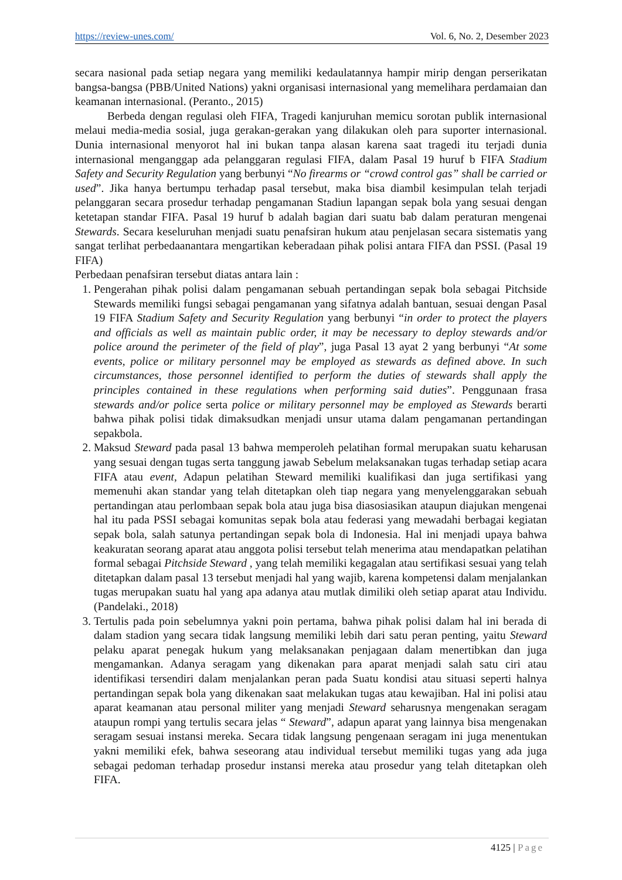https://review-unes.com/ Vol. 6, No. 2, Desember 2023
secara nasional pada setiap negara yang memiliki kedaulatannya hampir mirip dengan perserikatan bangsa-bangsa (PBB/United Nations) yakni organisasi internasional yang memelihara perdamaian dan keamanan internasional. (Peranto., 2015)
Berbeda dengan regulasi oleh FIFA, Tragedi kanjuruhan memicu sorotan publik internasional melaui media-media sosial, juga gerakan-gerakan yang dilakukan oleh para suporter internasional. Dunia internasional menyorot hal ini bukan tanpa alasan karena saat tragedi itu terjadi dunia internasional menganggap ada pelanggaran regulasi FIFA, dalam Pasal 19 huruf b FIFA Stadium Safety and Security Regulation yang berbunyi “No firearms or “crowd control gas” shall be carried or used”. Jika hanya bertumpu terhadap pasal tersebut, maka bisa diambil kesimpulan telah terjadi pelanggaran secara prosedur terhadap pengamanan Stadiun lapangan sepak bola yang sesuai dengan ketetapan standar FIFA. Pasal 19 huruf b adalah bagian dari suatu bab dalam peraturan mengenai Stewards. Secara keseluruhan menjadi suatu penafsiran hukum atau penjelasan secara sistematis yang sangat terlihat perbedaanantara mengartikan keberadaan pihak polisi antara FIFA dan PSSI. (Pasal 19 FIFA)
Perbedaan penafsiran tersebut diatas antara lain :
1. Pengerahan pihak polisi dalam pengamanan sebuah pertandingan sepak bola sebagai Pitchside Stewards memiliki fungsi sebagai pengamanan yang sifatnya adalah bantuan, sesuai dengan Pasal 19 FIFA Stadium Safety and Security Regulation yang berbunyi “in order to protect the players and officials as well as maintain public order, it may be necessary to deploy stewards and/or police around the perimeter of the field of play”, juga Pasal 13 ayat 2 yang berbunyi “At some events, police or military personnel may be employed as stewards as defined above. In such circumstances, those personnel identified to perform the duties of stewards shall apply the principles contained in these regulations when performing said duties”. Penggunaan frasa stewards and/or police serta police or military personnel may be employed as Stewards berarti bahwa pihak polisi tidak dimaksudkan menjadi unsur utama dalam pengamanan pertandingan sepakbola.
2. Maksud Steward pada pasal 13 bahwa memperoleh pelatihan formal merupakan suatu keharusan yang sesuai dengan tugas serta tanggung jawab Sebelum melaksanakan tugas terhadap setiap acara FIFA atau event, Adapun pelatihan Steward memiliki kualifikasi dan juga sertifikasi yang memenuhi akan standar yang telah ditetapkan oleh tiap negara yang menyelenggarakan sebuah pertandingan atau perlombaan sepak bola atau juga bisa diasosiasikan ataupun diajukan mengenai hal itu pada PSSI sebagai komunitas sepak bola atau federasi yang mewadahi berbagai kegiatan sepak bola, salah satunya pertandingan sepak bola di Indonesia. Hal ini menjadi upaya bahwa keakuratan seorang aparat atau anggota polisi tersebut telah menerima atau mendapatkan pelatihan formal sebagai Pitchside Steward , yang telah memiliki kegagalan atau sertifikasi sesuai yang telah ditetapkan dalam pasal 13 tersebut menjadi hal yang wajib, karena kompetensi dalam menjalankan tugas merupakan suatu hal yang apa adanya atau mutlak dimiliki oleh setiap aparat atau Individu. (Pandelaki., 2018)
3. Tertulis pada poin sebelumnya yakni poin pertama, bahwa pihak polisi dalam hal ini berada di dalam stadion yang secara tidak langsung memiliki lebih dari satu peran penting, yaitu Steward pelaku aparat penegak hukum yang melaksanakan penjagaan dalam menertibkan dan juga mengamankan. Adanya seragam yang dikenakan para aparat menjadi salah satu ciri atau identifikasi tersendiri dalam menjalankan peran pada Suatu kondisi atau situasi seperti halnya pertandingan sepak bola yang dikenakan saat melakukan tugas atau kewajiban. Hal ini polisi atau aparat keamanan atau personal militer yang menjadi Steward seharusnya mengenakan seragam ataupun rompi yang tertulis secara jelas “ Steward”, adapun aparat yang lainnya bisa mengenakan seragam sesuai instansi mereka. Secara tidak langsung pengenaan seragam ini juga menentukan yakni memiliki efek, bahwa seseorang atau individual tersebut memiliki tugas yang ada juga sebagai pedoman terhadap prosedur instansi mereka atau prosedur yang telah ditetapkan oleh FIFA.
4125 | Page